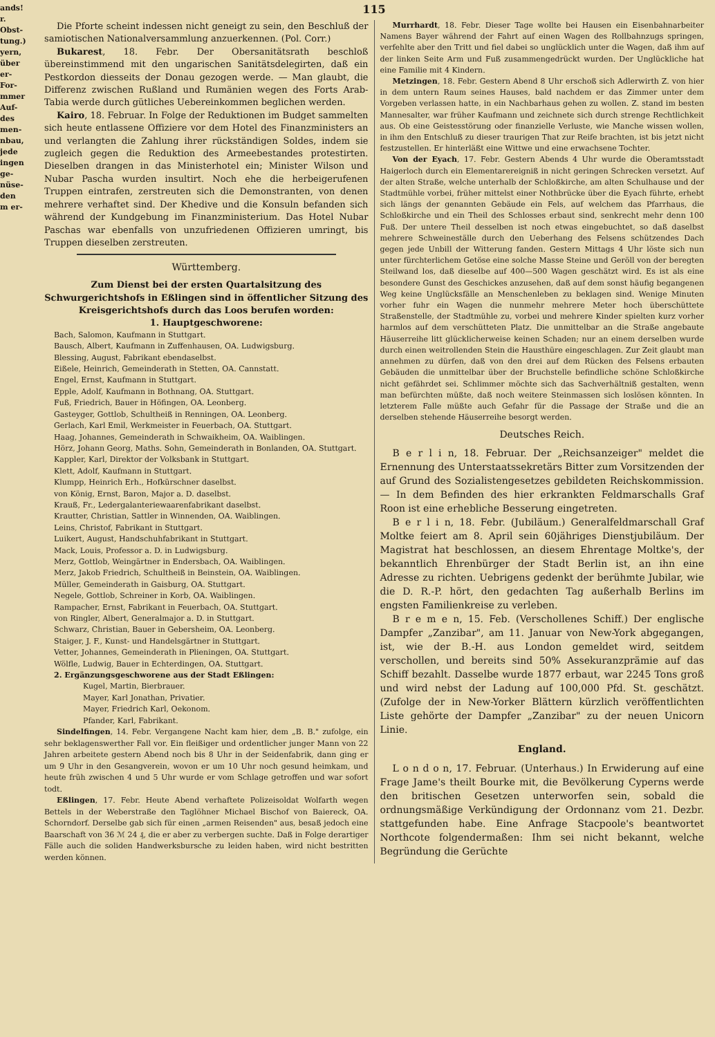ands!
r.
Obst-
tung.)
yern,
über
er-
For-
mmer
Auf-
des
men-
nbau,
jede
ingen
ge-
nüse-
den
m er-
115
Die Pforte scheint indessen nicht geneigt zu sein, den Beschluß der samiotischen Nationalversammlung anzuerkennen. (Pol. Corr.)
Bukarest, 18. Febr. Der Obersanitätsrath beschloß übereinstimmend mit den ungarischen Sanitätsdelegirten, daß ein Pestkordon diesseits der Donau gezogen werde. — Man glaubt, die Differenz zwischen Rußland und Rumänien wegen des Forts Arab-Tabia werde durch gütliches Uebereinkommen beglichen werden.
Kairo, 18. Februar. In Folge der Reduktionen im Budget sammelten sich heute entlassene Offiziere vor dem Hotel des Finanzministers an und verlangten die Zahlung ihrer rückständigen Soldes, indem sie zugleich gegen die Reduktion des Armeebestandes protestirten. Dieselben drangen in das Ministerhotel ein; Minister Wilson und Nubar Pascha wurden insultirt. Noch ehe die herbeigerufenen Truppen eintrafen, zerstreuten sich die Demonstranten, von denen mehrere verhaftet sind. Der Khedive und die Konsuln befanden sich während der Kundgebung im Finanzministerium. Das Hotel Nubar Paschas war ebenfalls von unzufriedenen Offizieren umringt, bis Truppen dieselben zerstreuten.
Württemberg.
Zum Dienst bei der ersten Quartalsitzung des Schwurgerichtshofs in Eßlingen sind in öffentlicher Sitzung des Kreisgerichtshofs durch das Loos berufen worden:
1. Hauptgeschworene:
Bach, Salomon, Kaufmann in Stuttgart.
Bausch, Albert, Kaufmann in Zuffenhausen, OA. Ludwigsburg.
Blessing, August, Fabrikant ebendaselbst.
Eißele, Heinrich, Gemeinderath in Stetten, OA. Cannstatt.
Engel, Ernst, Kaufmann in Stuttgart.
Epple, Adolf, Kaufmann in Bothnang, OA. Stuttgart.
Fuß, Friedrich, Bauer in Höfingen, OA. Leonberg.
Gasteyger, Gottlob, Schultheiß in Renningen, OA. Leonberg.
Gerlach, Karl Emil, Werkmeister in Feuerbach, OA. Stuttgart.
Haag, Johannes, Gemeinderath in Schwaikheim, OA. Waiblingen.
Hörz, Johann Georg, Maths. Sohn, Gemeinderath in Bonlanden, OA. Stuttgart.
Kappler, Karl, Direktor der Volksbank in Stuttgart.
Klett, Adolf, Kaufmann in Stuttgart.
Klumpp, Heinrich Erh., Hofkürschner daselbst.
von König, Ernst, Baron, Major a. D. daselbst.
Krauß, Fr., Ledergalanteriewaarenfabrikant daselbst.
Krautter, Christian, Sattler in Winnenden, OA. Waiblingen.
Leins, Christof, Fabrikant in Stuttgart.
Luikert, August, Handschuhfabrikant in Stuttgart.
Mack, Louis, Professor a. D. in Ludwigsburg.
Merz, Gottlob, Weingärtner in Endersbach, OA. Waiblingen.
Merz, Jakob Friedrich, Schultheiß in Beinstein, OA. Waiblingen.
Müller, Gemeinderath in Gaisburg, OA. Stuttgart.
Negele, Gottlob, Schreiner in Korb, OA. Waiblingen.
Rampacher, Ernst, Fabrikant in Feuerbach, OA. Stuttgart.
von Ringler, Albert, Generalmajor a. D. in Stuttgart.
Schwarz, Christian, Bauer in Gebersheim, OA. Leonberg.
Staiger, J. F., Kunst- und Handelsgärtner in Stuttgart.
Vetter, Johannes, Gemeinderath in Plieningen, OA. Stuttgart.
Wölfle, Ludwig, Bauer in Echterdingen, OA. Stuttgart.
2. Ergänzungsgeschworene aus der Stadt Eßlingen:
Kugel, Martin, Bierbrauer.
Mayer, Karl Jonathan, Privatier.
Mayer, Friedrich Karl, Oekonom.
Pfander, Karl, Fabrikant.
Sindelfingen, 14. Febr. Vergangene Nacht kam hier, dem „B. B." zufolge, ein sehr beklagenswerther Fall vor. Ein fleißiger und ordentlicher junger Mann von 22 Jahren arbeitete gestern Abend noch bis 8 Uhr in der Seidenfabrik, dann ging er um 9 Uhr in den Gesangverein, wovon er um 10 Uhr noch gesund heimkam, und heute früh zwischen 4 und 5 Uhr wurde er vom Schlage getroffen und war sofort todt.
Eßlingen, 17. Febr. Heute Abend verhaftete Polizeisoldat Wolfarth wegen Bettels in der Weberstraße den Taglöhner Michael Bischof von Baiereck, OA. Schorndorf. Derselbe gab sich für einen „armen Reisenden" aus, besaß jedoch eine Baarschaft von 36 ℳ 24 ₰, die er aber zu verbergen suchte. Daß in Folge derartiger Fälle auch die soliden Handwerksbursche zu leiden haben, wird nicht bestritten werden können.
Murrhardt, 18. Febr. Dieser Tage wollte bei Hausen ein Eisenbahnarbeiter Namens Bayer während der Fahrt auf einen Wagen des Rollbahnzugs springen, verfehlte aber den Tritt und fiel dabei so unglücklich unter die Wagen, daß ihm auf der linken Seite Arm und Fuß zusammengedrückt wurden. Der Unglückliche hat eine Familie mit 4 Kindern.
Metzingen, 18. Febr. Gestern Abend 8 Uhr erschoß sich Adlerwirth Z. von hier in dem untern Raum seines Hauses, bald nachdem er das Zimmer unter dem Vorgeben verlassen hatte, in ein Nachbarhaus gehen zu wollen. Z. stand im besten Mannesalter, war früher Kaufmann und zeichnete sich durch strenge Rechtlichkeit aus. Ob eine Geistesstörung oder finanzielle Verluste, wie Manche wissen wollen, in ihm den Entschluß zu dieser traurigen That zur Reife brachten, ist bis jetzt nicht festzustellen. Er hinterläßt eine Wittwe und eine erwachsene Tochter.
Von der Eyach, 17. Febr. Gestern Abends 4 Uhr wurde die Oberamtsstadt Haigerloch durch ein Elementarereigniß in nicht geringen Schrecken versetzt. Auf der alten Straße, welche unterhalb der Schloßkirche, am alten Schulhause und der Stadtmühle vorbei, früher mittelst einer Nothbrücke über die Eyach führte, erhebt sich längs der genannten Gebäude ein Fels, auf welchem das Pfarrhaus, die Schloßkirche und ein Theil des Schlosses erbaut sind, senkrecht mehr denn 100 Fuß. Der untere Theil desselben ist noch etwas eingebuchtet, so daß daselbst mehrere Schweineställe durch den Ueberhang des Felsens schützendes Dach gegen jede Unbill der Witterung fanden. Gestern Mittags 4 Uhr löste sich nun unter fürchterlichem Getöse eine solche Masse Steine und Geröll von der beregten Steilwand los, daß dieselbe auf 400—500 Wagen geschätzt wird. Es ist als eine besondere Gunst des Geschickes anzusehen, daß auf dem sonst häufig begangenen Weg keine Unglücksfälle an Menschenleben zu beklagen sind. Wenige Minuten vorher fuhr ein Wagen die nunmehr mehrere Meter hoch überschüttete Straßenstelle, der Stadtmühle zu, vorbei und mehrere Kinder spielten kurz vorher harmlos auf dem verschütteten Platz. Die unmittelbar an die Straße angebaute Häuserreihe litt glücklicherweise keinen Schaden; nur an einem derselben wurde durch einen weitrollenden Stein die Hausthüre eingeschlagen. Zur Zeit glaubt man annehmen zu dürfen, daß von den drei auf dem Rücken des Felsens erbauten Gebäuden die unmittelbar über der Bruchstelle befindliche schöne Schloßkirche nicht gefährdet sei. Schlimmer möchte sich das Sachverhältniß gestalten, wenn man befürchten müßte, daß noch weitere Steinmassen sich loslösen könnten. In letzterem Falle müßte auch Gefahr für die Passage der Straße und die an derselben stehende Häuserreihe besorgt werden.
Deutsches Reich.
B e r l i n, 18. Februar. Der „Reichsanzeiger" meldet die Ernennung des Unterstaatssekretärs Bitter zum Vorsitzenden der auf Grund des Sozialistengesetzes gebildeten Reichskommission. — In dem Befinden des hier erkrankten Feldmarschalls Graf Roon ist eine erhebliche Besserung eingetreten.
B e r l i n, 18. Febr. (Jubiläum.) Generalfeldmarschall Graf Moltke feiert am 8. April sein 60jähriges Dienstjubiläum. Der Magistrat hat beschlossen, an diesem Ehrentage Moltke's, der bekanntlich Ehrenbürger der Stadt Berlin ist, an ihn eine Adresse zu richten. Uebrigens gedenkt der berühmte Jubilar, wie die D. R.-P. hört, den gedachten Tag außerhalb Berlins im engsten Familienkreise zu verleben.
B r e m e n, 15. Feb. (Verschollenes Schiff.) Der englische Dampfer „Zanzibar", am 11. Januar von New-York abgegangen, ist, wie der B.-H. aus London gemeldet wird, seitdem verschollen, und bereits sind 50% Assekuranzprämie auf das Schiff bezahlt. Dasselbe wurde 1877 erbaut, war 2245 Tons groß und wird nebst der Ladung auf 100,000 Pfd. St. geschätzt. (Zufolge der in New-Yorker Blättern kürzlich veröffentlichten Liste gehörte der Dampfer „Zanzibar" zu der neuen Unicorn Linie.
England.
L o n d o n, 17. Februar. (Unterhaus.) In Erwiderung auf eine Frage Jame's theilt Bourke mit, die Bevölkerung Cyperns werde den britischen Gesetzen unterworfen sein, sobald die ordnungsmäßige Verkündigung der Ordonnanz vom 21. Dezbr. stattgefunden habe. Eine Anfrage Stacpoole's beantwortet Northcote folgendermaßen: Ihm sei nicht bekannt, welche Begründung die Gerüchte